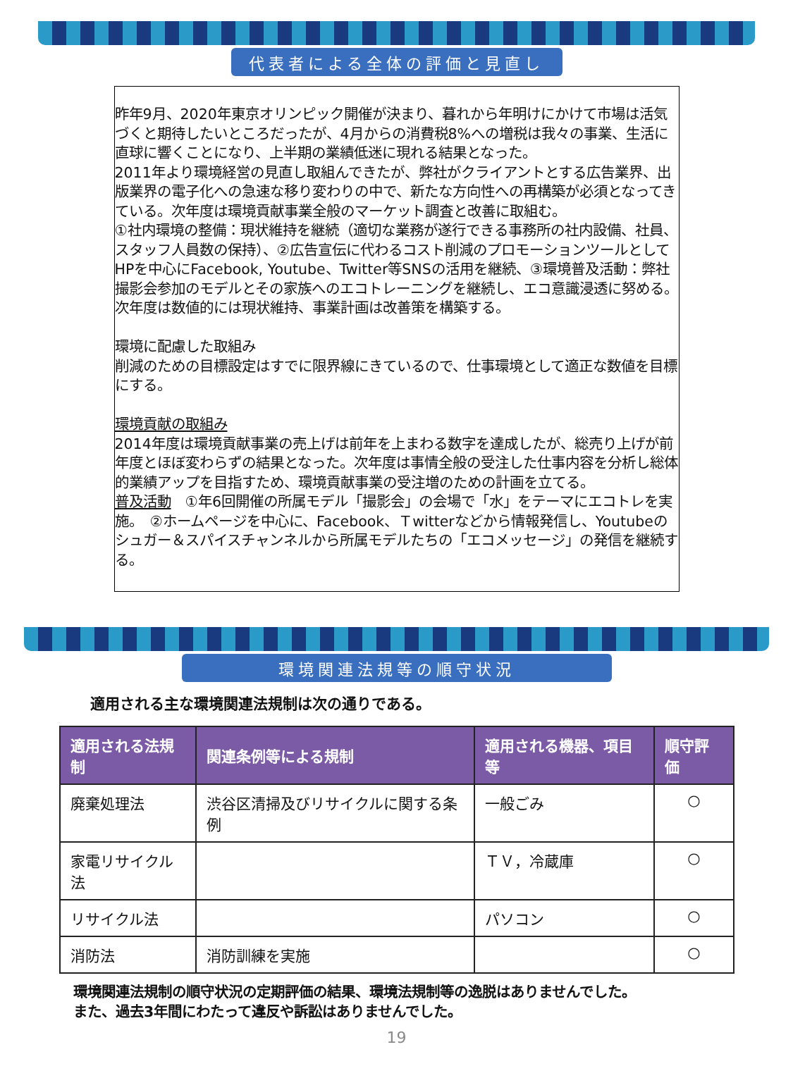代表者による全体の評価と見直し
昨年9月、2020年東京オリンピック開催が決まり、暮れから年明けにかけて市場は活気づくと期待したいところだったが、4月からの消費税8%への増税は我々の事業、生活に直球に響くことになり、上半期の業績低迷に現れる結果となった。
2011年より環境経営の見直し取組んできたが、弊社がクライアントとする広告業界、出版業界の電子化への急速な移り変わりの中で、新たな方向性への再構築が必須となってきている。次年度は環境貢献事業全般のマーケット調査と改善に取組む。
①社内環境の整備：現状維持を継続（適切な業務が遂行できる事務所の社内設備、社員、スタッフ人員数の保持）、②広告宣伝に代わるコスト削減のプロモーションツールとしてHPを中心にFacebook, Youtube、Twitter等SNSの活用を継続、③環境普及活動：弊社撮影会参加のモデルとその家族へのエコトレーニングを継続し、エコ意識浸透に努める。
次年度は数値的には現状維持、事業計画は改善策を構築する。
環境に配慮した取組み
削減のための目標設定はすでに限界線にきているので、仕事環境として適正な数値を目標にする。
環境貢献の取組み
2014年度は環境貢献事業の売上げは前年を上まわる数字を達成したが、総売り上げが前年度とほぼ変わらずの結果となった。次年度は事情全般の受注した仕事内容を分析し総体的業績アップを目指すため、環境貢献事業の受注増のための計画を立てる。
普及活動　①年6回開催の所属モデル「撮影会」の会場で「水」をテーマにエコトレを実施。　②ホームページを中心に、Facebook、Ｔwitterなどから情報発信し、Youtubeのシュガー＆スパイスチャンネルから所属モデルたちの「エコメッセージ」の発信を継続する。
環境関連法規等の順守状況
適用される主な環境関連法規制は次の通りである。
| 適用される法規制 | 関連条例等による規制 | 適用される機器、項目等 | 順守評価 |
| --- | --- | --- | --- |
| 廃棄処理法 | 渋谷区清掃及びリサイクルに関する条例 | 一般ごみ | ○ |
| 家電リサイクル法 | | ＴＶ，冷蔵庫 | ○ |
| リサイクル法 | | パソコン | ○ |
| 消防法 | 消防訓練を実施 | | ○ |
環境関連法規制の順守状況の定期評価の結果、環境法規制等の逸脱はありませんでした。
また、過去3年間にわたって違反や訴訟はありませんでした。
19